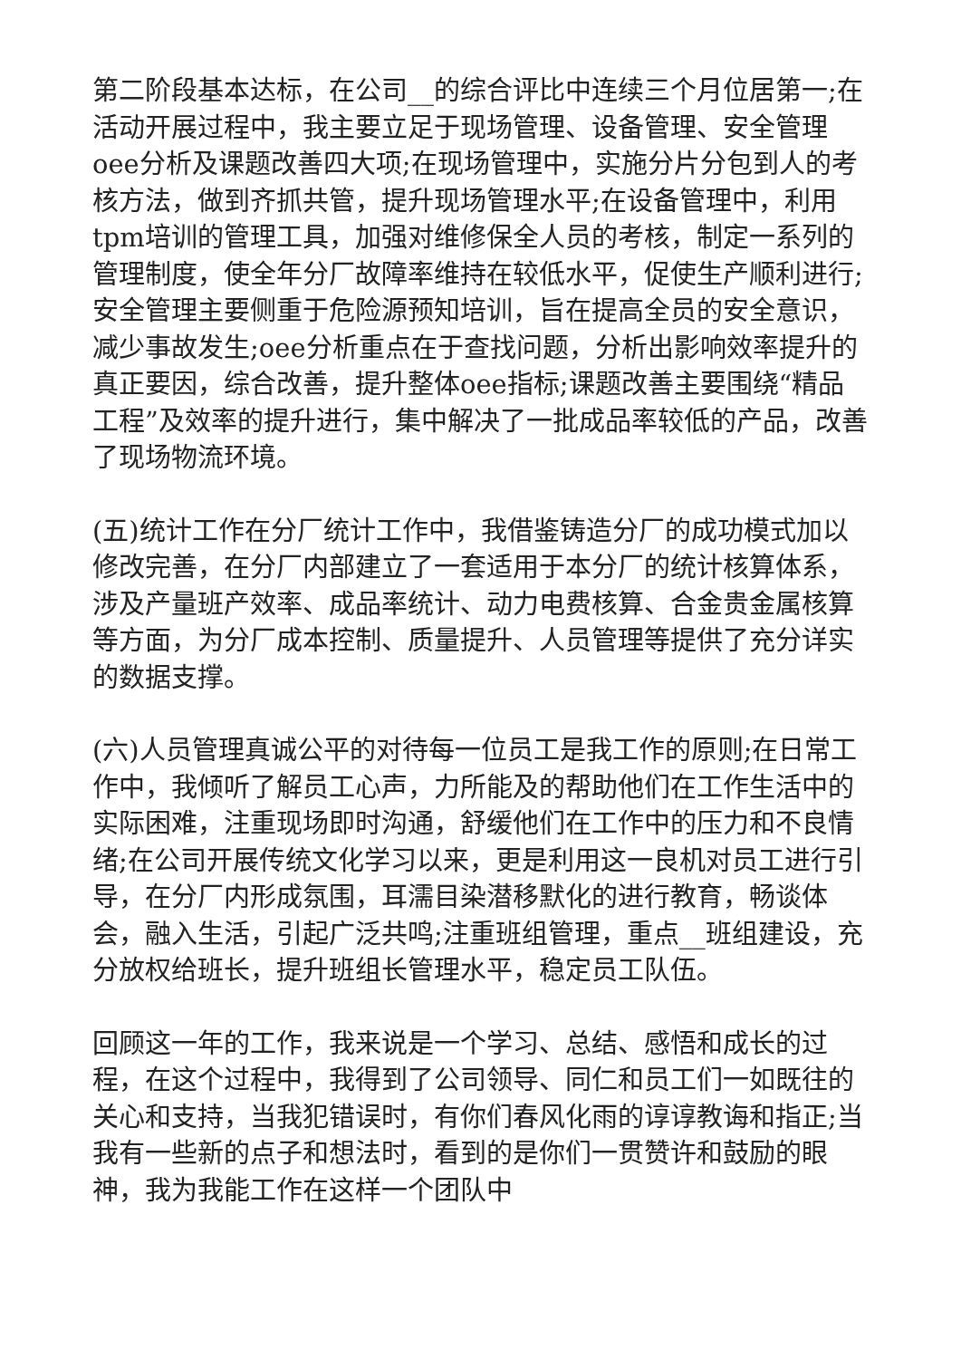第二阶段基本达标，在公司__的综合评比中连续三个月位居第一;在活动开展过程中，我主要立足于现场管理、设备管理、安全管理oee分析及课题改善四大项;在现场管理中，实施分片分包到人的考核方法，做到齐抓共管，提升现场管理水平;在设备管理中，利用tpm培训的管理工具，加强对维修保全人员的考核，制定一系列的管理制度，使全年分厂故障率维持在较低水平，促使生产顺利进行;安全管理主要侧重于危险源预知培训，旨在提高全员的安全意识，减少事故发生;oee分析重点在于查找问题，分析出影响效率提升的真正要因，综合改善，提升整体oee指标;课题改善主要围绕“精品工程”及效率的提升进行，集中解决了一批成品率较低的产品，改善了现场物流环境。
(五)统计工作在分厂统计工作中，我借鉴铸造分厂的成功模式加以修改完善，在分厂内部建立了一套适用于本分厂的统计核算体系，涉及产量班产效率、成品率统计、动力电费核算、合金贵金属核算等方面，为分厂成本控制、质量提升、人员管理等提供了充分详实的数据支撑。
(六)人员管理真诚公平的对待每一位员工是我工作的原则;在日常工作中，我倾听了解员工心声，力所能及的帮助他们在工作生活中的实际困难，注重现场即时沟通，舒缓他们在工作中的压力和不良情绪;在公司开展传统文化学习以来，更是利用这一良机对员工进行引导，在分厂内形成氛围，耳濡目染潜移默化的进行教育，畅谈体会，融入生活，引起广泛共鸣;注重班组管理，重点__班组建设，充分放权给班长，提升班组长管理水平，稳定员工队伍。
回顾这一年的工作，我来说是一个学习、总结、感悟和成长的过程，在这个过程中，我得到了公司领导、同仁和员工们一如既往的关心和支持，当我犯错误时，有你们春风化雨的谆谆教诲和指正;当我有一些新的点子和想法时，看到的是你们一贯赞许和鼓励的眼神，我为我能工作在这样一个团队中